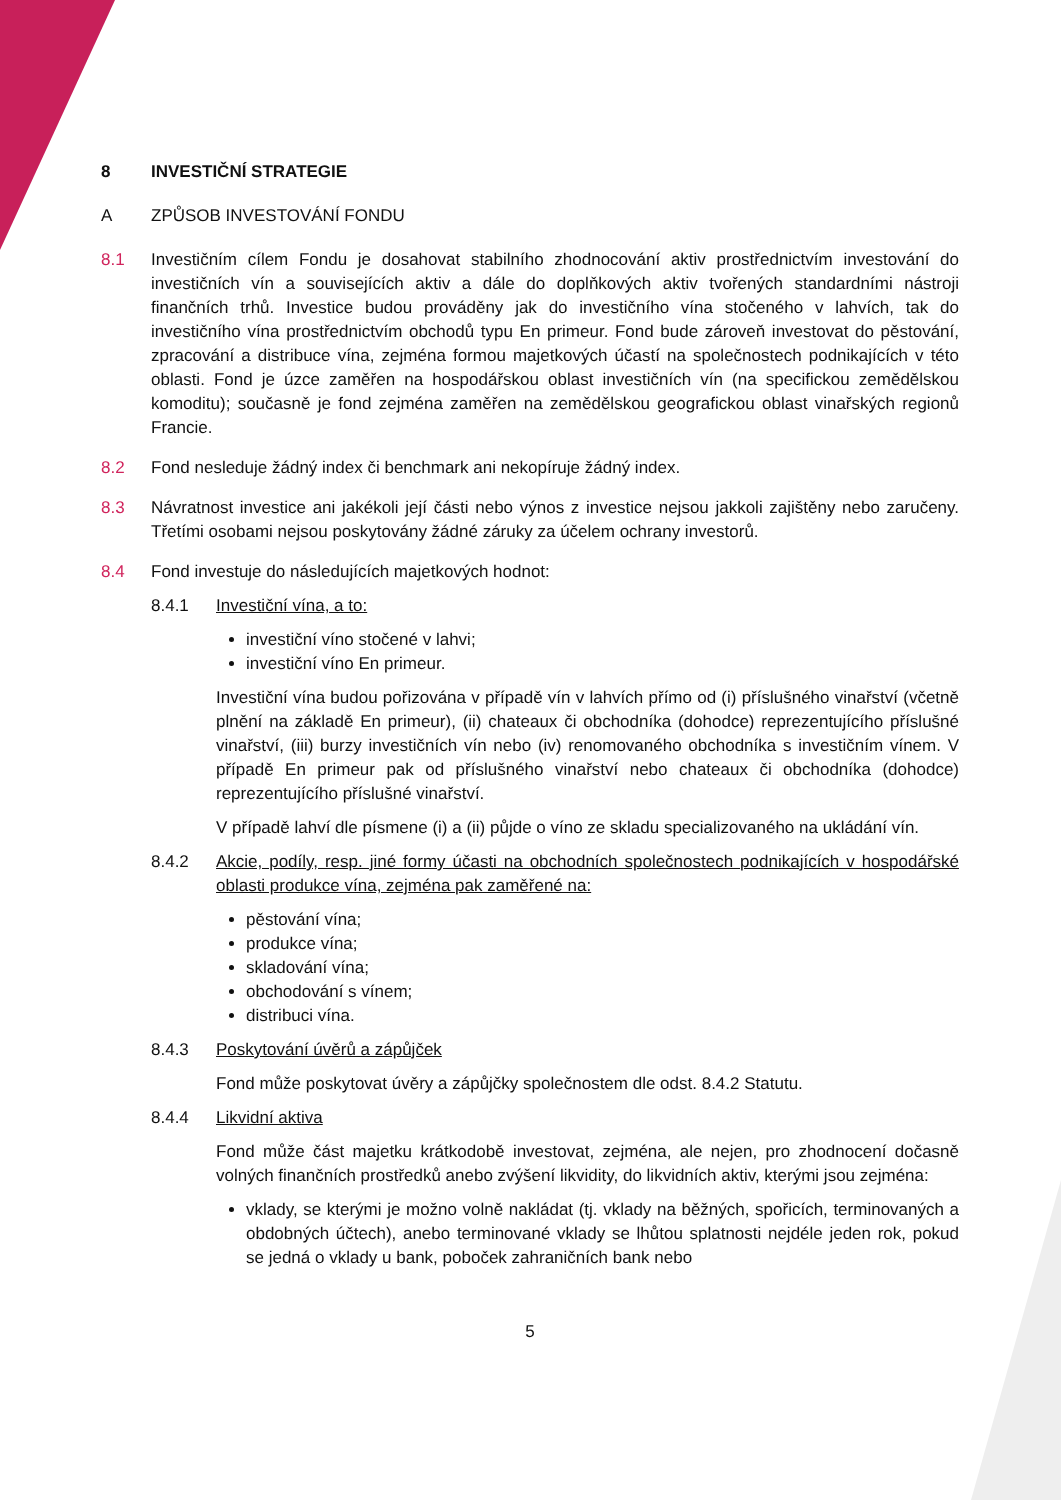8 INVESTIČNÍ STRATEGIE
A ZPŮSOB INVESTOVÁNÍ FONDU
8.1 Investičním cílem Fondu je dosahovat stabilního zhodnocování aktiv prostřednictvím investování do investičních vín a souvisejících aktiv a dále do doplňkových aktiv tvořených standardními nástroji finančních trhů. Investice budou prováděny jak do investičního vína stočeného v lahvích, tak do investičního vína prostřednictvím obchodů typu En primeur. Fond bude zároveň investovat do pěstování, zpracování a distribuce vína, zejména formou majetkových účastí na společnostech podnikajících v této oblasti. Fond je úzce zaměřen na hospodářskou oblast investičních vín (na specifickou zemědělskou komoditu); současně je fond zejména zaměřen na zemědělskou geografickou oblast vinařských regionů Francie.
8.2 Fond nesleduje žádný index či benchmark ani nekopíruje žádný index.
8.3 Návratnost investice ani jakékoli její části nebo výnos z investice nejsou jakkoli zajištěny nebo zaručeny. Třetími osobami nejsou poskytovány žádné záruky za účelem ochrany investorů.
8.4 Fond investuje do následujících majetkových hodnot:
8.4.1 Investiční vína, a to:
investiční víno stočené v lahvi;
investiční víno En primeur.
Investiční vína budou pořizována v případě vín v lahvích přímo od (i) příslušného vinařství (včetně plnění na základě En primeur), (ii) chateaux či obchodníka (dohodce) reprezentujícího příslušné vinařství, (iii) burzy investičních vín nebo (iv) renomovaného obchodníka s investičním vínem. V případě En primeur pak od příslušného vinařství nebo chateaux či obchodníka (dohodce) reprezentujícího příslušné vinařství.
V případě lahví dle písmene (i) a (ii) půjde o víno ze skladu specializovaného na ukládání vín.
8.4.2 Akcie, podíly, resp. jiné formy účasti na obchodních společnostech podnikajících v hospodářské oblasti produkce vína, zejména pak zaměřené na:
pěstování vína;
produkce vína;
skladování vína;
obchodování s vínem;
distribuci vína.
8.4.3 Poskytování úvěrů a zápůjček
Fond může poskytovat úvěry a zápůjčky společnostem dle odst. 8.4.2 Statutu.
8.4.4 Likvidní aktiva
Fond může část majetku krátkodobě investovat, zejména, ale nejen, pro zhodnocení dočasně volných finančních prostředků anebo zvýšení likvidity, do likvidních aktiv, kterými jsou zejména:
vklady, se kterými je možno volně nakládat (tj. vklady na běžných, spořicích, terminovaných a obdobných účtech), anebo terminované vklady se lhůtou splatnosti nejdéle jeden rok, pokud se jedná o vklady u bank, poboček zahraničních bank nebo
5